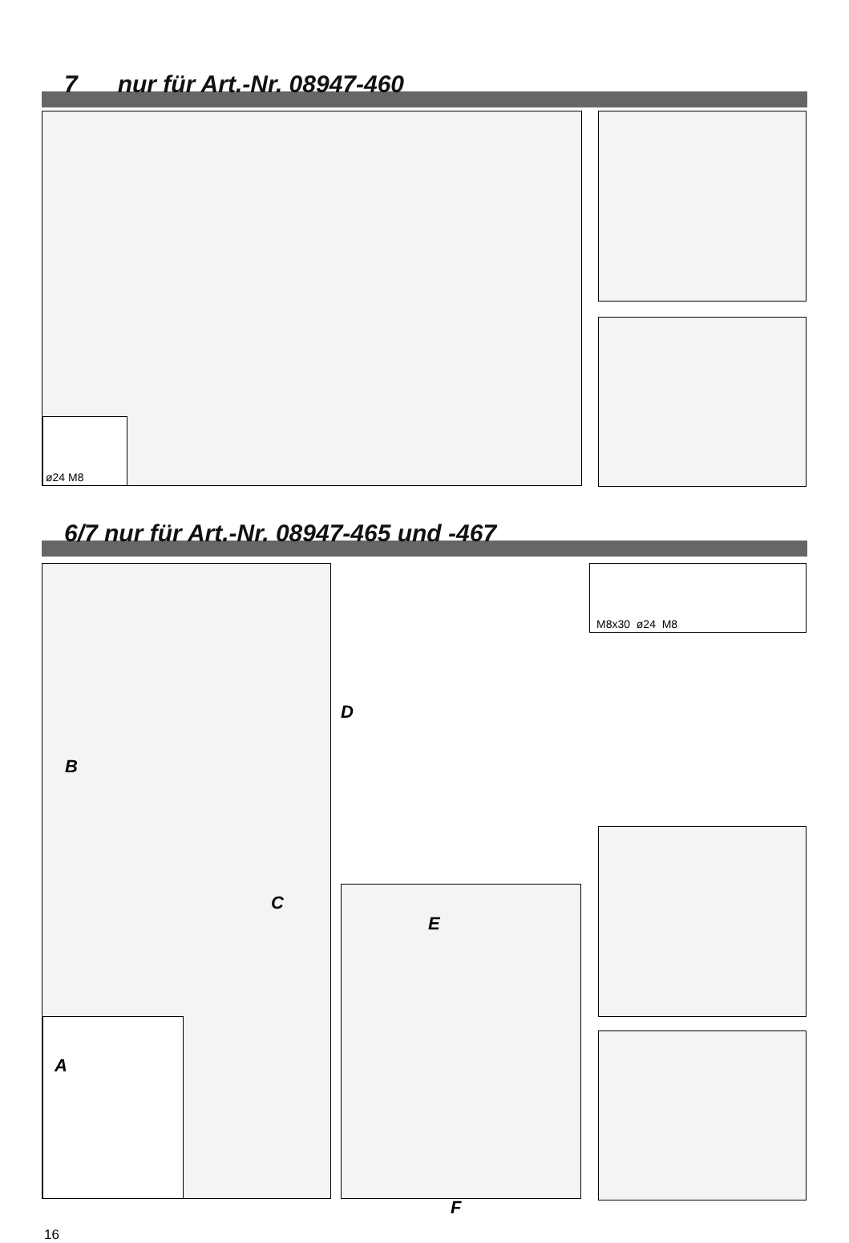7 nur für Art.-Nr. 08947-460
ø24 M8
6/7 nur für Art.-Nr. 08947-465 und -467
B
C
D
A
E
F
M8x30 ø24 M8
16